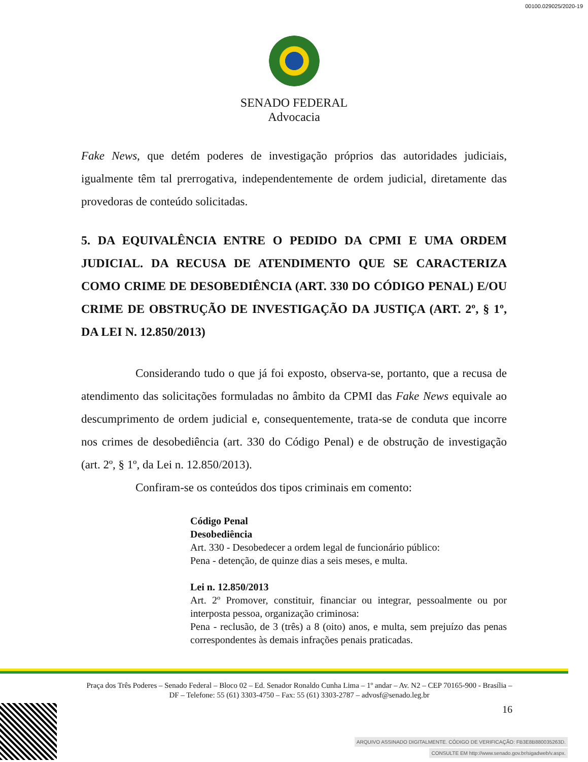00100.029025/2020-19
SENADO FEDERAL
Advocacia
Fake News, que detém poderes de investigação próprios das autoridades judiciais, igualmente têm tal prerrogativa, independentemente de ordem judicial, diretamente das provedoras de conteúdo solicitadas.
5. DA EQUIVALÊNCIA ENTRE O PEDIDO DA CPMI E UMA ORDEM JUDICIAL. DA RECUSA DE ATENDIMENTO QUE SE CARACTERIZA COMO CRIME DE DESOBEDIÊNCIA (ART. 330 DO CÓDIGO PENAL) E/OU CRIME DE OBSTRUÇÃO DE INVESTIGAÇÃO DA JUSTIÇA (ART. 2º, § 1º, DA LEI N. 12.850/2013)
Considerando tudo o que já foi exposto, observa-se, portanto, que a recusa de atendimento das solicitações formuladas no âmbito da CPMI das Fake News equivale ao descumprimento de ordem judicial e, consequentemente, trata-se de conduta que incorre nos crimes de desobediência (art. 330 do Código Penal) e de obstrução de investigação (art. 2º, § 1º, da Lei n. 12.850/2013).
Confiram-se os conteúdos dos tipos criminais em comento:
Código Penal
Desobediência
Art. 330 - Desobedecer a ordem legal de funcionário público:
Pena - detenção, de quinze dias a seis meses, e multa.
Lei n. 12.850/2013
Art. 2º Promover, constituir, financiar ou integrar, pessoalmente ou por interposta pessoa, organização criminosa:
Pena - reclusão, de 3 (três) a 8 (oito) anos, e multa, sem prejuízo das penas correspondentes às demais infrações penais praticadas.
Praça dos Três Poderes – Senado Federal – Bloco 02 – Ed. Senador Ronaldo Cunha Lima – 1º andar – Av. N2 – CEP 70165-900 - Brasília – DF – Telefone: 55 (61) 3303-4750 – Fax: 55 (61) 3303-2787 – advosf@senado.leg.br
16
ARQUIVO ASSINADO DIGITALMENTE. CÓDIGO DE VERIFICAÇÃO: FB3E8B880035263D.
CONSULTE EM http://www.senado.gov.br/sigadweb/v.aspx.